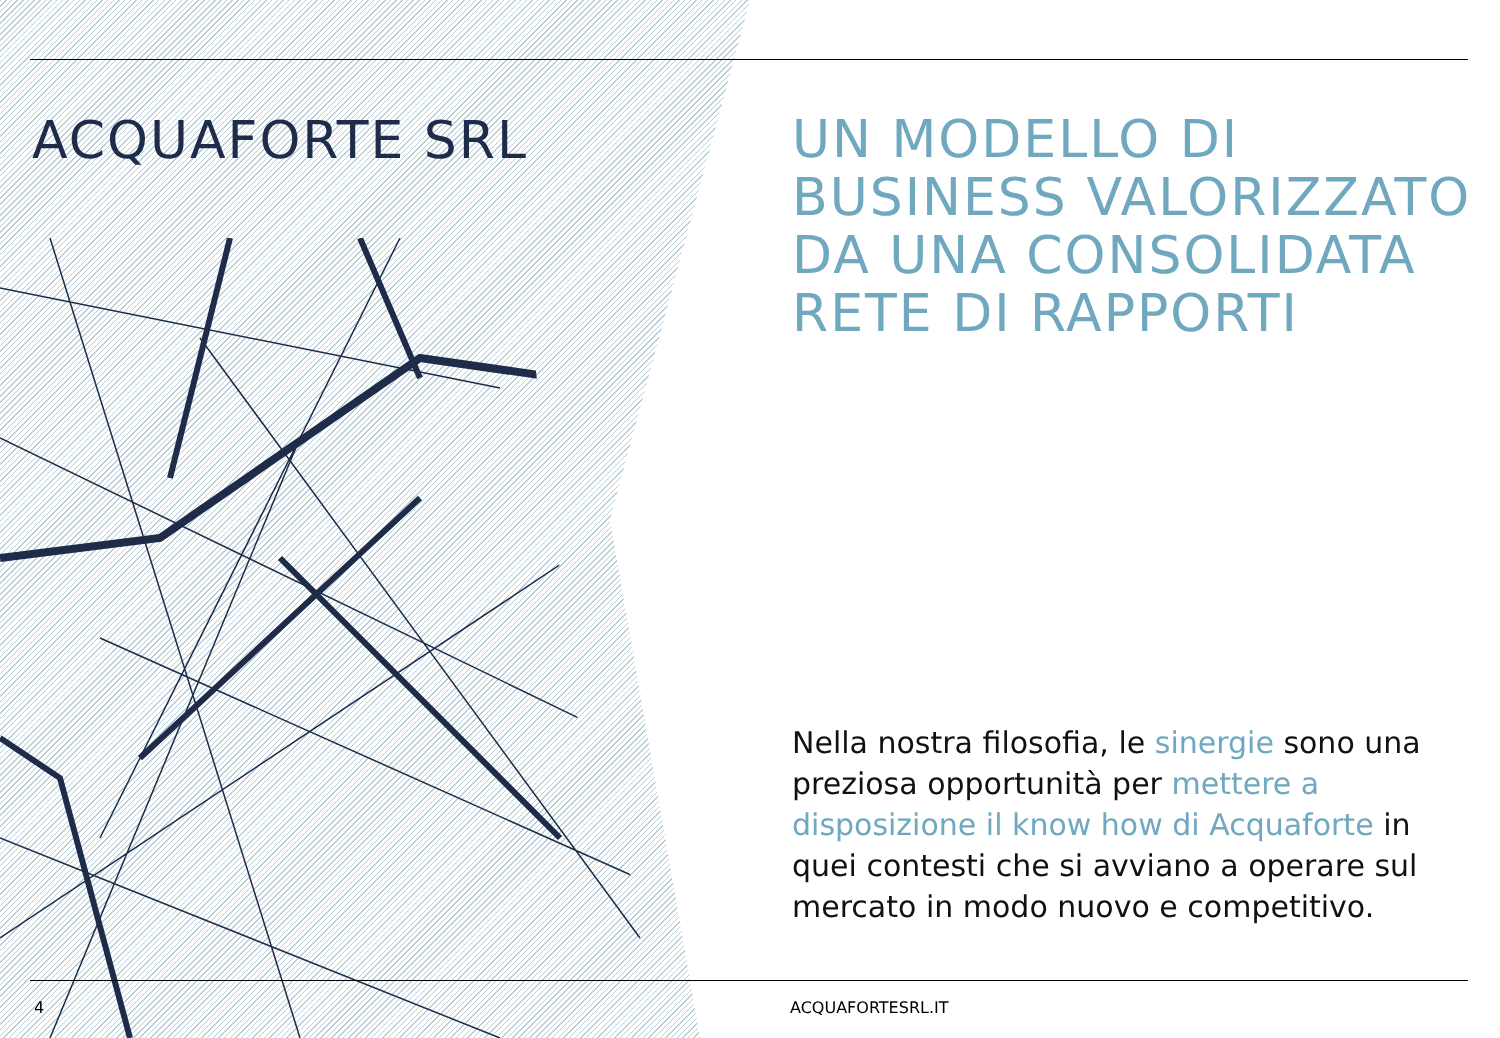ACQUAFORTE SRL
UN MODELLO DI BUSINESS VALORIZZATO DA UNA CONSOLIDATA RETE DI RAPPORTI
Nella nostra filosofia, le sinergie sono una preziosa opportunità per mettere a disposizione il know how di Acquaforte in quei contesti che si avviano a operare sul mercato in modo nuovo e competitivo.
4 ACQUAFORTESRL.IT